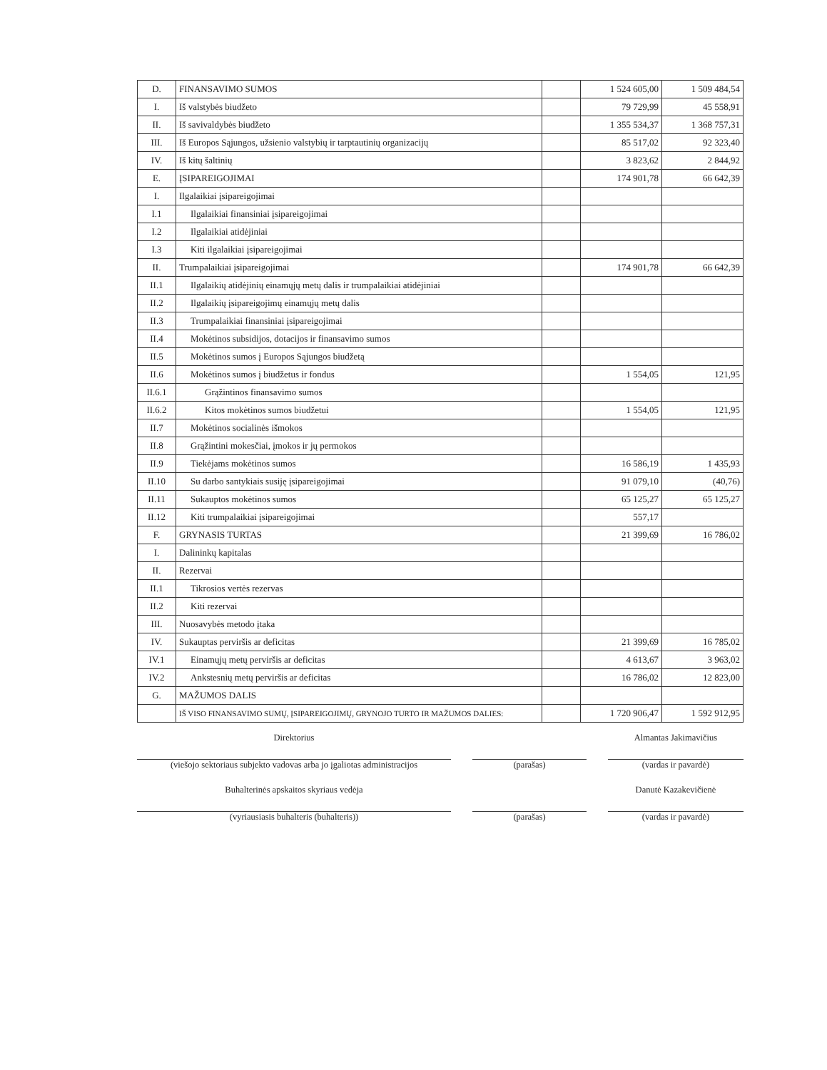| D. | FINANSAVIMO SUMOS | | 1 524 605,00 | 1 509 484,54 |
| I. | Iš valstybės biudžeto | | 79 729,99 | 45 558,91 |
| II. | Iš savivaldybės biudžeto | | 1 355 534,37 | 1 368 757,31 |
| III. | Iš Europos Sąjungos, užsienio valstybių ir tarptautinių organizacijų | | 85 517,02 | 92 323,40 |
| IV. | Iš kitų šaltinių | | 3 823,62 | 2 844,92 |
| E. | ĮSIPAREIGOJIMAI | | 174 901,78 | 66 642,39 |
| I. | Ilgalaikiai įsipareigojimai | | | |
| I.1 | Ilgalaikiai finansiniai įsipareigojimai | | | |
| I.2 | Ilgalaikiai atidėjiniai | | | |
| I.3 | Kiti ilgalaikiai įsipareigojimai | | | |
| II. | Trumpalaikiai įsipareigojimai | | 174 901,78 | 66 642,39 |
| II.1 | Ilgalaikių atidėjinių einamųjų metų dalis ir trumpalaikiai atidėjiniai | | | |
| II.2 | Ilgalaikių įsipareigojimų einamųjų metų dalis | | | |
| II.3 | Trumpalaikiai finansiniai įsipareigojimai | | | |
| II.4 | Mokėtinos subsidijos, dotacijos ir finansavimo sumos | | | |
| II.5 | Mokėtinos sumos į Europos Sąjungos biudžetą | | | |
| II.6 | Mokėtinos sumos į biudžetus ir fondus | | 1 554,05 | 121,95 |
| II.6.1 | Grąžintinos finansavimo sumos | | | |
| II.6.2 | Kitos mokėtinos sumos biudžetui | | 1 554,05 | 121,95 |
| II.7 | Mokėtinos socialinės išmokos | | | |
| II.8 | Grąžintini mokesčiai, įmokos ir jų permokos | | | |
| II.9 | Tiekėjams mokėtinos sumos | | 16 586,19 | 1 435,93 |
| II.10 | Su darbo santykiais susiję įsipareigojimai | | 91 079,10 | (40,76) |
| II.11 | Sukauptos mokėtinos sumos | | 65 125,27 | 65 125,27 |
| II.12 | Kiti trumpalaikiai įsipareigojimai | | 557,17 | |
| F. | GRYNASIS TURTAS | | 21 399,69 | 16 786,02 |
| I. | Dalininkų kapitalas | | | |
| II. | Rezervai | | | |
| II.1 | Tikrosios vertės rezervas | | | |
| II.2 | Kiti rezervai | | | |
| III. | Nuosavybės metodo įtaka | | | |
| IV. | Sukauptas perviršis ar deficitas | | 21 399,69 | 16 785,02 |
| IV.1 | Einamųjų metų perviršis ar deficitas | | 4 613,67 | 3 963,02 |
| IV.2 | Ankstesnių metų perviršis ar deficitas | | 16 786,02 | 12 823,00 |
| G. | MAŽUMOS DALIS | | | |
| | IŠ VISO FINANSAVIMO SUMŲ, ĮSIPAREIGOJIMŲ, GRYNOJO TURTO IR MAŽUMOS DALIES: | | 1 720 906,47 | 1 592 912,95 |
Direktorius
(viešojo sektoriaus subjekto vadovas arba jo įgaliotas administracijos
(parašas)
Almantas Jakimavičius
(vardas ir pavardė)
Buhalterinės apskaitos skyriaus vedėja
(vyriausiasis buhalteris (buhalteris))
(parašas)
Danutė Kazakevičienė
(vardas ir pavardė)